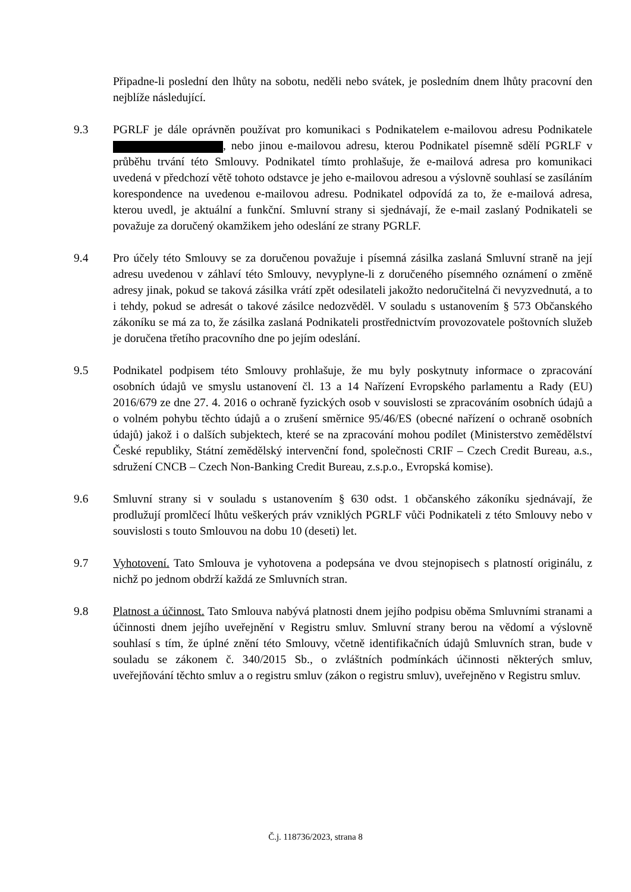Připadne-li poslední den lhůty na sobotu, neděli nebo svátek, je posledním dnem lhůty pracovní den nejblíže následující.
9.3 PGRLF je dále oprávněn používat pro komunikaci s Podnikatelem e-mailovou adresu Podnikatele , nebo jinou e-mailovou adresu, kterou Podnikatel písemně sdělí PGRLF v průběhu trvání této Smlouvy. Podnikatel tímto prohlašuje, že e-mailová adresa pro komunikaci uvedená v předchozí větě tohoto odstavce je jeho e-mailovou adresou a výslovně souhlasí se zasíláním korespondence na uvedenou e-mailovou adresu. Podnikatel odpovídá za to, že e-mailová adresa, kterou uvedl, je aktuální a funkční. Smluvní strany si sjednávají, že e-mail zaslaný Podnikateli se považuje za doručený okamžikem jeho odeslání ze strany PGRLF.
9.4 Pro účely této Smlouvy se za doručenou považuje i písemná zásilka zaslaná Smluvní straně na její adresu uvedenou v záhlaví této Smlouvy, nevyplyne-li z doručeného písemného oznámení o změně adresy jinak, pokud se taková zásilka vrátí zpět odesilateli jakožto nedoručitelná či nevyzvednutá, a to i tehdy, pokud se adresát o takové zásilce nedozvěděl. V souladu s ustanovením § 573 Občanského zákoníku se má za to, že zásilka zaslaná Podnikateli prostřednictvím provozovatele poštovních služeb je doručena třetího pracovního dne po jejím odeslání.
9.5 Podnikatel podpisem této Smlouvy prohlašuje, že mu byly poskytnuty informace o zpracování osobních údajů ve smyslu ustanovení čl. 13 a 14 Nařízení Evropského parlamentu a Rady (EU) 2016/679 ze dne 27. 4. 2016 o ochraně fyzických osob v souvislosti se zpracováním osobních údajů a o volném pohybu těchto údajů a o zrušení směrnice 95/46/ES (obecné nařízení o ochraně osobních údajů) jakož i o dalších subjektech, které se na zpracování mohou podílet (Ministerstvo zemědělství České republiky, Státní zemědělský intervenční fond, společnosti CRIF – Czech Credit Bureau, a.s., sdružení CNCB – Czech Non-Banking Credit Bureau, z.s.p.o., Evropská komise).
9.6 Smluvní strany si v souladu s ustanovením § 630 odst. 1 občanského zákoníku sjednávají, že prodlužují promlčecí lhůtu veškerých práv vzniklých PGRLF vůči Podnikateli z této Smlouvy nebo v souvislosti s touto Smlouvou na dobu 10 (deseti) let.
9.7 Vyhotovení. Tato Smlouva je vyhotovena a podepsána ve dvou stejnopisech s platností originálu, z nichž po jednom obdrží každá ze Smluvních stran.
9.8 Platnost a účinnost. Tato Smlouva nabývá platnosti dnem jejího podpisu oběma Smluvními stranami a účinnosti dnem jejího uveřejnění v Registru smluv. Smluvní strany berou na vědomí a výslovně souhlasí s tím, že úplné znění této Smlouvy, včetně identifikačních údajů Smluvních stran, bude v souladu se zákonem č. 340/2015 Sb., o zvláštních podmínkách účinnosti některých smluv, uveřejňování těchto smluv a o registru smluv (zákon o registru smluv), uveřejněno v Registru smluv.
Č.j. 118736/2023, strana 8